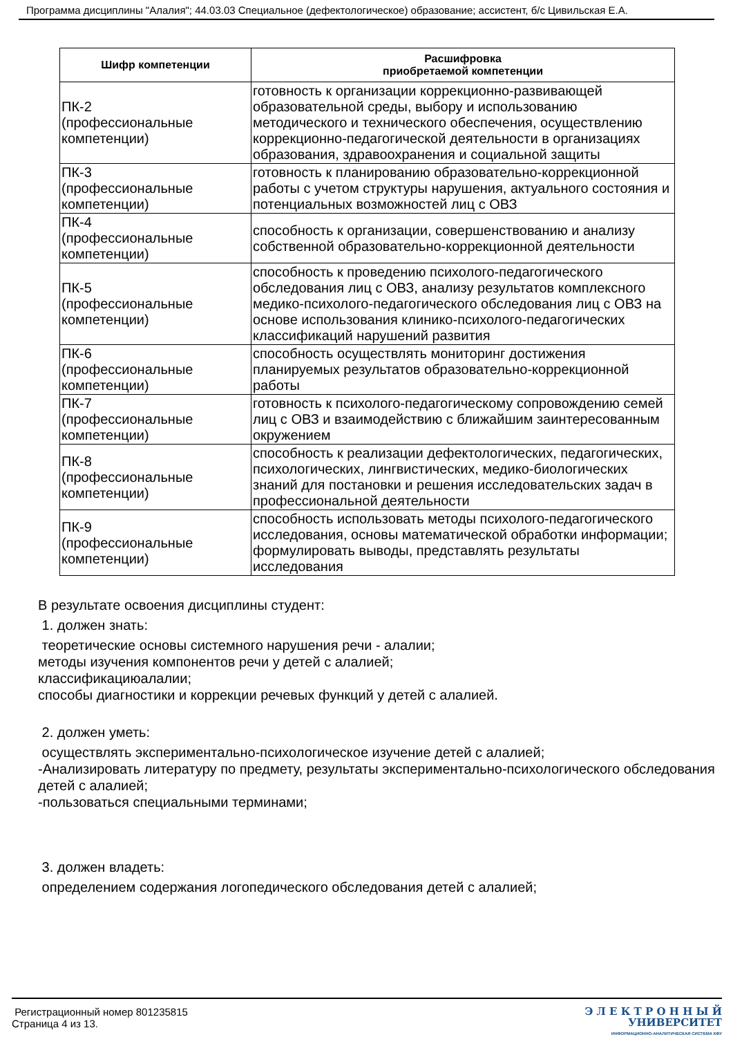Программа дисциплины "Алалия"; 44.03.03 Специальное (дефектологическое) образование; ассистент, б/с Цивильская Е.А.
| Шифр компетенции | Расшифровка приобретаемой компетенции |
| --- | --- |
| ПК-2 (профессиональные компетенции) | готовность к организации коррекционно-развивающей образовательной среды, выбору и использованию методического и технического обеспечения, осуществлению коррекционно-педагогической деятельности в организациях образования, здравоохранения и социальной защиты |
| ПК-3 (профессиональные компетенции) | готовность к планированию образовательно-коррекционной работы с учетом структуры нарушения, актуального состояния и потенциальных возможностей лиц с ОВЗ |
| ПК-4 (профессиональные компетенции) | способность к организации, совершенствованию и анализу собственной образовательно-коррекционной деятельности |
| ПК-5 (профессиональные компетенции) | способность к проведению психолого-педагогического обследования лиц с ОВЗ, анализу результатов комплексного медико-психолого-педагогического обследования лиц с ОВЗ на основе использования клинико-психолого-педагогических классификаций нарушений развития |
| ПК-6 (профессиональные компетенции) | способность осуществлять мониторинг достижения планируемых результатов образовательно-коррекционной работы |
| ПК-7 (профессиональные компетенции) | готовность к психолого-педагогическому сопровождению семей лиц с ОВЗ и взаимодействию с ближайшим заинтересованным окружением |
| ПК-8 (профессиональные компетенции) | способность к реализации дефектологических, педагогических, психологических, лингвистических, медико-биологических знаний для постановки и решения исследовательских задач в профессиональной деятельности |
| ПК-9 (профессиональные компетенции) | способность использовать методы психолого-педагогического исследования, основы математической обработки информации; формулировать выводы, представлять результаты исследования |
В результате освоения дисциплины студент:
1. должен знать:
теоретические основы системного нарушения речи - алалии;
методы изучения компонентов речи у детей с алалией;
классификациюалалии;
способы диагностики и коррекции речевых функций у детей с алалией.
2. должен уметь:
осуществлять экспериментально-психологическое изучение детей с алалией;
-Анализировать литературу по предмету, результаты экспериментально-психологического обследования детей с алалией;
-пользоваться специальными терминами;
3. должен владеть:
определением содержания логопедического обследования детей с алалией;
Регистрационный номер 801235815
Страница 4 из 13.
Э Л Е К Т Р О Н Н Ы Й
УНИВЕРСИТЕТ
ИНФОРМАЦИОННО-АНАЛИТИЧЕСКАЯ СИСТЕМА КФУ